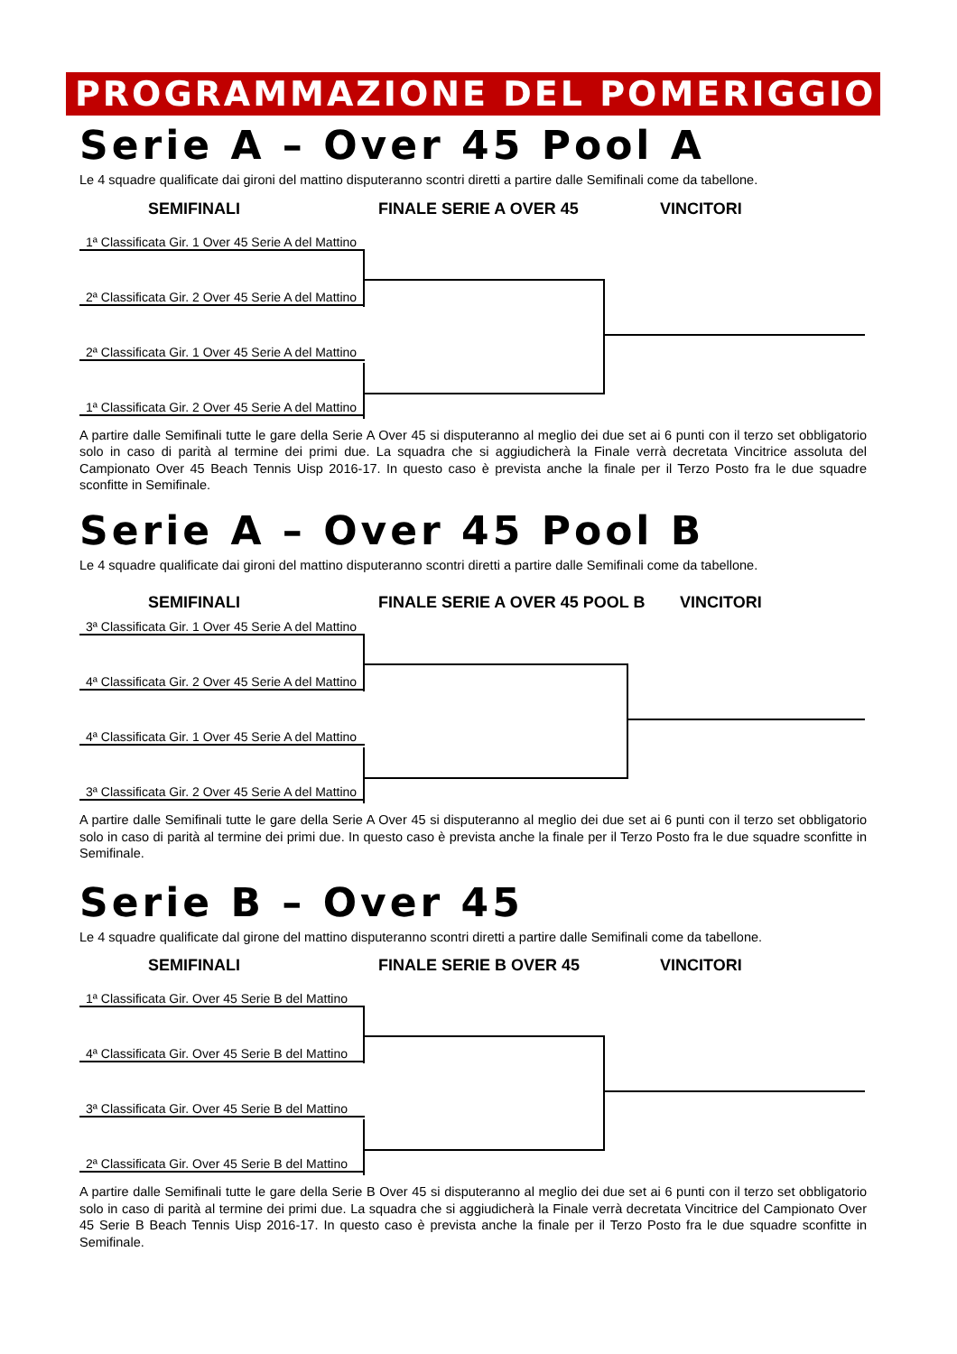PROGRAMMAZIONE DEL POMERIGGIO
Serie A – Over 45 Pool A
Le 4 squadre qualificate dai gironi del mattino disputeranno scontri diretti a partire dalle Semifinali come da tabellone.
SEMIFINALI FINALE SERIE A OVER 45 VINCITORI
1ª Classificata Gir. 1 Over 45 Serie A del Mattino
2ª Classificata Gir. 2 Over 45 Serie A del Mattino
2ª Classificata Gir. 1 Over 45 Serie A del Mattino
1ª Classificata Gir. 2 Over 45 Serie A del Mattino
A partire dalle Semifinali tutte le gare della Serie A Over 45 si disputeranno al meglio dei due set ai 6 punti con il terzo set obbligatorio solo in caso di parità al termine dei primi due. La squadra che si aggiudicherà la Finale verrà decretata Vincitrice assoluta del Campionato Over 45 Beach Tennis Uisp 2016-17. In questo caso è prevista anche la finale per il Terzo Posto fra le due squadre sconfitte in Semifinale.
Serie A – Over 45 Pool B
Le 4 squadre qualificate dai gironi del mattino disputeranno scontri diretti a partire dalle Semifinali come da tabellone.
SEMIFINALI FINALE SERIE A OVER 45 POOL B VINCITORI
3ª Classificata Gir. 1 Over 45 Serie A del Mattino
4ª Classificata Gir. 2 Over 45 Serie A del Mattino
4ª Classificata Gir. 1 Over 45 Serie A del Mattino
3ª Classificata Gir. 2 Over 45 Serie A del Mattino
A partire dalle Semifinali tutte le gare della Serie A Over 45 si disputeranno al meglio dei due set ai 6 punti con il terzo set obbligatorio solo in caso di parità al termine dei primi due. In questo caso è prevista anche la finale per il Terzo Posto fra le due squadre sconfitte in Semifinale.
Serie B – Over 45
Le 4 squadre qualificate dal girone del mattino disputeranno scontri diretti a partire dalle Semifinali come da tabellone.
SEMIFINALI FINALE SERIE B OVER 45 VINCITORI
1ª Classificata Gir. Over 45 Serie B del Mattino
4ª Classificata Gir. Over 45 Serie B del Mattino
3ª Classificata Gir. Over 45 Serie B del Mattino
2ª Classificata Gir. Over 45 Serie B del Mattino
A partire dalle Semifinali tutte le gare della Serie B Over 45 si disputeranno al meglio dei due set ai 6 punti con il terzo set obbligatorio solo in caso di parità al termine dei primi due. La squadra che si aggiudicherà la Finale verrà decretata Vincitrice del Campionato Over 45 Serie B Beach Tennis Uisp 2016-17. In questo caso è prevista anche la finale per il Terzo Posto fra le due squadre sconfitte in Semifinale.